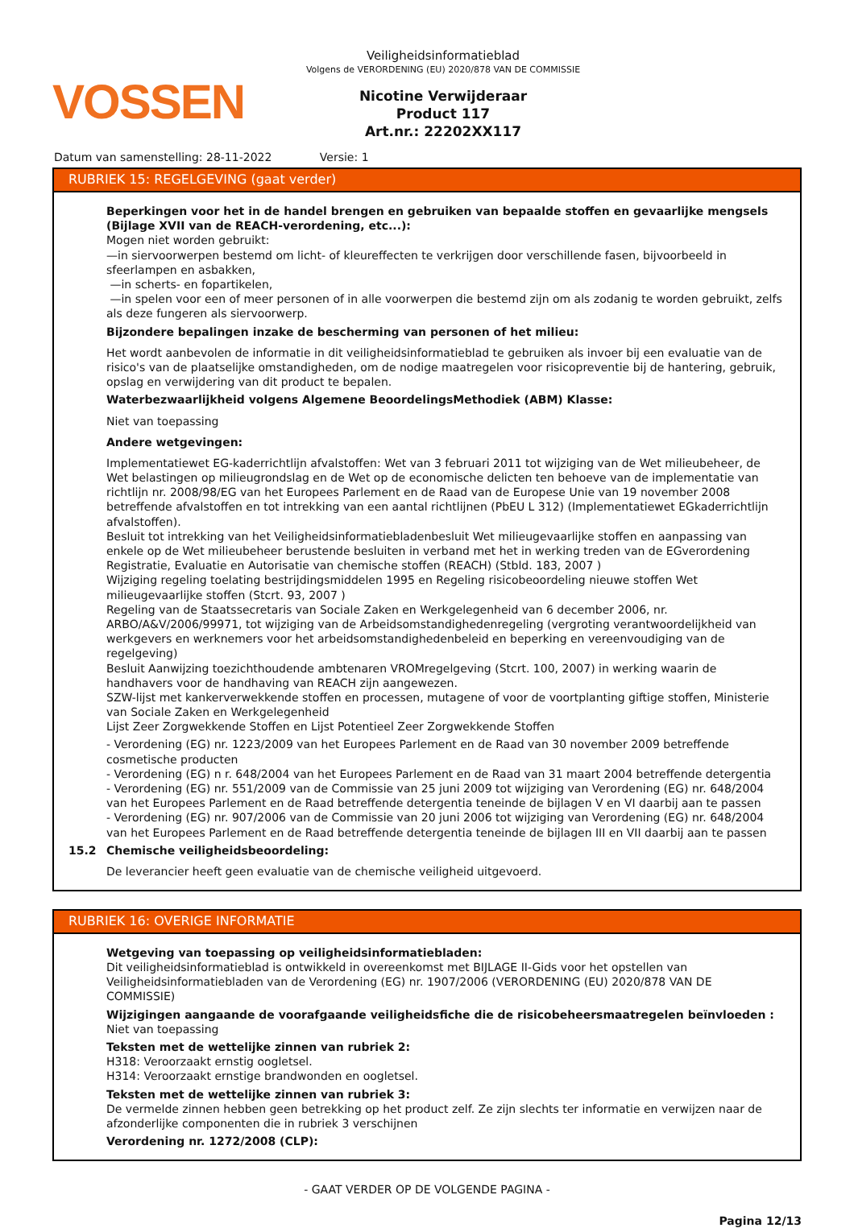VOSSEN
Veiligheidsinformatieblad
Volgens de VERORDENING (EU) 2020/878 VAN DE COMMISSIE
Nicotine Verwijderaar
Product 117
Art.nr.: 22202XX117
Datum van samenstelling: 28-11-2022 Versie: 1
RUBRIEK 15: REGELGEVING (gaat verder)
Beperkingen voor het in de handel brengen en gebruiken van bepaalde stoffen en gevaarlijke mengsels (Bijlage XVII van de REACH-verordening, etc...):
Mogen niet worden gebruikt:
—in siervoorwerpen bestemd om licht- of kleureffecten te verkrijgen door verschillende fasen, bijvoorbeeld in sfeerlampen en asbakken,
—in scherts- en fopartikelen,
—in spelen voor een of meer personen of in alle voorwerpen die bestemd zijn om als zodanig te worden gebruikt, zelfs als deze fungeren als siervoorwerp.
Bijzondere bepalingen inzake de bescherming van personen of het milieu:
Het wordt aanbevolen de informatie in dit veiligheidsinformatieblad te gebruiken als invoer bij een evaluatie van de risico's van de plaatselijke omstandigheden, om de nodige maatregelen voor risicopreventie bij de hantering, gebruik, opslag en verwijdering van dit product te bepalen.
Waterbezwaarlijkheid volgens Algemene BeoordelingsMethodiek (ABM) Klasse:
Niet van toepassing
Andere wetgevingen:
Implementatiewet EG-kaderrichtlijn afvalstoffen: Wet van 3 februari 2011 tot wijziging van de Wet milieubeheer, de Wet belastingen op milieugrondslag en de Wet op de economische delicten ten behoeve van de implementatie van richtlijn nr. 2008/98/EG van het Europees Parlement en de Raad van de Europese Unie van 19 november 2008 betreffende afvalstoffen en tot intrekking van een aantal richtlijnen (PbEU L 312) (Implementatiewet EGkaderrichtlijn afvalstoffen).
Besluit tot intrekking van het Veiligheidsinformatiebladenbesluit Wet milieugevaarlijke stoffen en aanpassing van enkele op de Wet milieubeheer berustende besluiten in verband met het in werking treden van de EGverordening Registratie, Evaluatie en Autorisatie van chemische stoffen (REACH) (Stbld. 183, 2007 )
Wijziging regeling toelating bestrijdingsmiddelen 1995 en Regeling risicobeoordeling nieuwe stoffen Wet milieugevaarlijke stoffen (Stcrt. 93, 2007 )
Regeling van de Staatssecretaris van Sociale Zaken en Werkgelegenheid van 6 december 2006, nr. ARBO/A&V/2006/99971, tot wijziging van de Arbeidsomstandighedenregeling (vergroting verantwoordelijkheid van werkgevers en werknemers voor het arbeidsomstandighedenbeleid en beperking en vereenvoudiging van de regelgeving)
Besluit Aanwijzing toezichthoudende ambtenaren VROMregelgeving (Stcrt. 100, 2007) in werking waarin de handhavers voor de handhaving van REACH zijn aangewezen.
SZW-lijst met kankerverwekkende stoffen en processen, mutagene of voor de voortplanting giftige stoffen, Ministerie van Sociale Zaken en Werkgelegenheid
Lijst Zeer Zorgwekkende Stoffen en Lijst Potentieel Zeer Zorgwekkende Stoffen
- Verordening (EG) nr. 1223/2009 van het Europees Parlement en de Raad van 30 november 2009 betreffende cosmetische producten
- Verordening (EG) n r. 648/2004 van het Europees Parlement en de Raad van 31 maart 2004 betreffende detergentia
- Verordening (EG) nr. 551/2009 van de Commissie van 25 juni 2009 tot wijziging van Verordening (EG) nr. 648/2004 van het Europees Parlement en de Raad betreffende detergentia teneinde de bijlagen V en VI daarbij aan te passen
- Verordening (EG) nr. 907/2006 van de Commissie van 20 juni 2006 tot wijziging van Verordening (EG) nr. 648/2004 van het Europees Parlement en de Raad betreffende detergentia teneinde de bijlagen III en VII daarbij aan te passen
15.2 Chemische veiligheidsbeoordeling:
De leverancier heeft geen evaluatie van de chemische veiligheid uitgevoerd.
RUBRIEK 16: OVERIGE INFORMATIE
Wetgeving van toepassing op veiligheidsinformatiebladen:
Dit veiligheidsinformatieblad is ontwikkeld in overeenkomst met BIJLAGE II-Gids voor het opstellen van Veiligheidsinformatiebladen van de Verordening (EG) nr. 1907/2006 (VERORDENING (EU) 2020/878 VAN DE COMMISSIE)
Wijzigingen aangaande de voorafgaande veiligheidsfiche die de risicobeheersmaatregelen beïnvloeden :
Niet van toepassing
Teksten met de wettelijke zinnen van rubriek 2:
H318: Veroorzaakt ernstig oogletsel.
H314: Veroorzaakt ernstige brandwonden en oogletsel.
Teksten met de wettelijke zinnen van rubriek 3:
De vermelde zinnen hebben geen betrekking op het product zelf. Ze zijn slechts ter informatie en verwijzen naar de afzonderlijke componenten die in rubriek 3 verschijnen
Verordening nr. 1272/2008 (CLP):
- GAAT VERDER OP DE VOLGENDE PAGINA -
Pagina 12/13